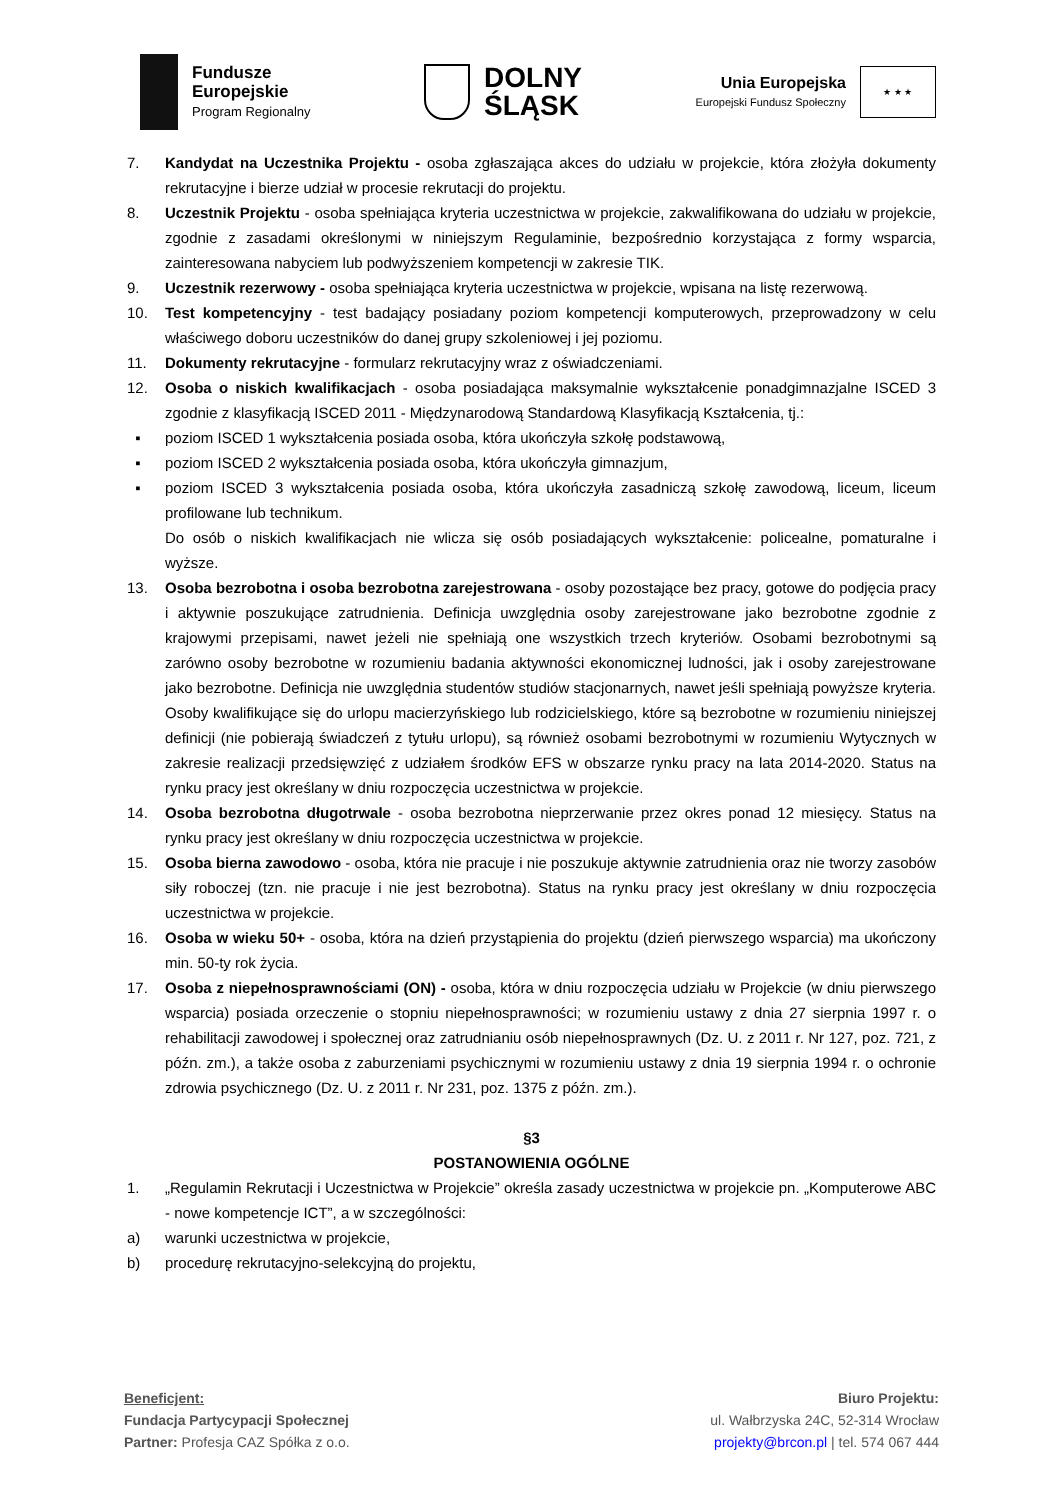Fundusze
Europejskie
Program Regionalny
DOLNY
ŚLĄSK
Unia Europejska
Europejski Fundusz Społeczny
★ ★ ★
7. Kandydat na Uczestnika Projektu - osoba zgłaszająca akces do udziału w projekcie, która złożyła dokumenty rekrutacyjne i bierze udział w procesie rekrutacji do projektu.
8. Uczestnik Projektu - osoba spełniająca kryteria uczestnictwa w projekcie, zakwalifikowana do udziału w projekcie, zgodnie z zasadami określonymi w niniejszym Regulaminie, bezpośrednio korzystająca z formy wsparcia, zainteresowana nabyciem lub podwyższeniem kompetencji w zakresie TIK.
9. Uczestnik rezerwowy - osoba spełniająca kryteria uczestnictwa w projekcie, wpisana na listę rezerwową.
10. Test kompetencyjny - test badający posiadany poziom kompetencji komputerowych, przeprowadzony w celu właściwego doboru uczestników do danej grupy szkoleniowej i jej poziomu.
11. Dokumenty rekrutacyjne - formularz rekrutacyjny wraz z oświadczeniami.
12. Osoba o niskich kwalifikacjach - osoba posiadająca maksymalnie wykształcenie ponadgimnazjalne ISCED 3 zgodnie z klasyfikacją ISCED 2011 - Międzynarodową Standardową Klasyfikacją Kształcenia, tj.:
▪ poziom ISCED 1 wykształcenia posiada osoba, która ukończyła szkołę podstawową,
▪ poziom ISCED 2 wykształcenia posiada osoba, która ukończyła gimnazjum,
▪ poziom ISCED 3 wykształcenia posiada osoba, która ukończyła zasadniczą szkołę zawodową, liceum, liceum profilowane lub technikum.
Do osób o niskich kwalifikacjach nie wlicza się osób posiadających wykształcenie: policealne, pomaturalne i wyższe.
13. Osoba bezrobotna i osoba bezrobotna zarejestrowana - osoby pozostające bez pracy, gotowe do podjęcia pracy i aktywnie poszukujące zatrudnienia. Definicja uwzględnia osoby zarejestrowane jako bezrobotne zgodnie z krajowymi przepisami, nawet jeżeli nie spełniają one wszystkich trzech kryteriów. Osobami bezrobotnymi są zarówno osoby bezrobotne w rozumieniu badania aktywności ekonomicznej ludności, jak i osoby zarejestrowane jako bezrobotne. Definicja nie uwzględnia studentów studiów stacjonarnych, nawet jeśli spełniają powyższe kryteria. Osoby kwalifikujące się do urlopu macierzyńskiego lub rodzicielskiego, które są bezrobotne w rozumieniu niniejszej definicji (nie pobierają świadczeń z tytułu urlopu), są również osobami bezrobotnymi w rozumieniu Wytycznych w zakresie realizacji przedsięwzięć z udziałem środków EFS w obszarze rynku pracy na lata 2014-2020. Status na rynku pracy jest określany w dniu rozpoczęcia uczestnictwa w projekcie.
14. Osoba bezrobotna długotrwale - osoba bezrobotna nieprzerwanie przez okres ponad 12 miesięcy. Status na rynku pracy jest określany w dniu rozpoczęcia uczestnictwa w projekcie.
15. Osoba bierna zawodowo - osoba, która nie pracuje i nie poszukuje aktywnie zatrudnienia oraz nie tworzy zasobów siły roboczej (tzn. nie pracuje i nie jest bezrobotna). Status na rynku pracy jest określany w dniu rozpoczęcia uczestnictwa w projekcie.
16. Osoba w wieku 50+ - osoba, która na dzień przystąpienia do projektu (dzień pierwszego wsparcia) ma ukończony min. 50-ty rok życia.
17. Osoba z niepełnosprawnościami (ON) - osoba, która w dniu rozpoczęcia udziału w Projekcie (w dniu pierwszego wsparcia) posiada orzeczenie o stopniu niepełnosprawności; w rozumieniu ustawy z dnia 27 sierpnia 1997 r. o rehabilitacji zawodowej i społecznej oraz zatrudnianiu osób niepełnosprawnych (Dz. U. z 2011 r. Nr 127, poz. 721, z późn. zm.), a także osoba z zaburzeniami psychicznymi w rozumieniu ustawy z dnia 19 sierpnia 1994 r. o ochronie zdrowia psychicznego (Dz. U. z 2011 r. Nr 231, poz. 1375 z późn. zm.).
§3
POSTANOWIENIA OGÓLNE
1. „Regulamin Rekrutacji i Uczestnictwa w Projekcie” określa zasady uczestnictwa w projekcie pn. „Komputerowe ABC - nowe kompetencje ICT”, a w szczególności:
a) warunki uczestnictwa w projekcie,
b) procedurę rekrutacyjno-selekcyjną do projektu,
Beneficjent:
Fundacja Partycypacji Społecznej
Partner: Profesja CAZ Spółka z o.o.
Biuro Projektu:
ul. Wałbrzyska 24C, 52-314 Wrocław
projekty@brcon.pl | tel. 574 067 444